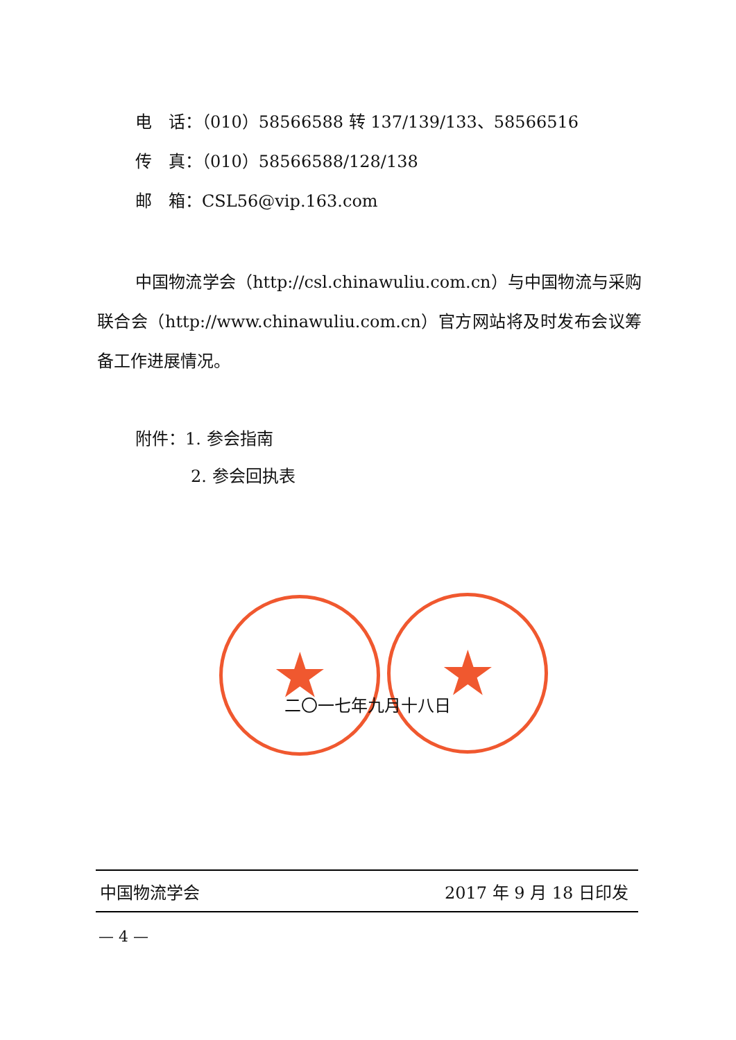电　话：（010）58566588 转 137/139/133、58566516
传　真：（010）58566588/128/138
邮　箱：CSL56@vip.163.com
中国物流学会（http://csl.chinawuliu.com.cn）与中国物流与采购联合会（http://www.chinawuliu.com.cn）官方网站将及时发布会议筹备工作进展情况。
附件：1. 参会指南
2. 参会回执表
★ ★
二〇一七年九月十八日
中国物流学会 2017 年 9 月 18 日印发
— 4 —